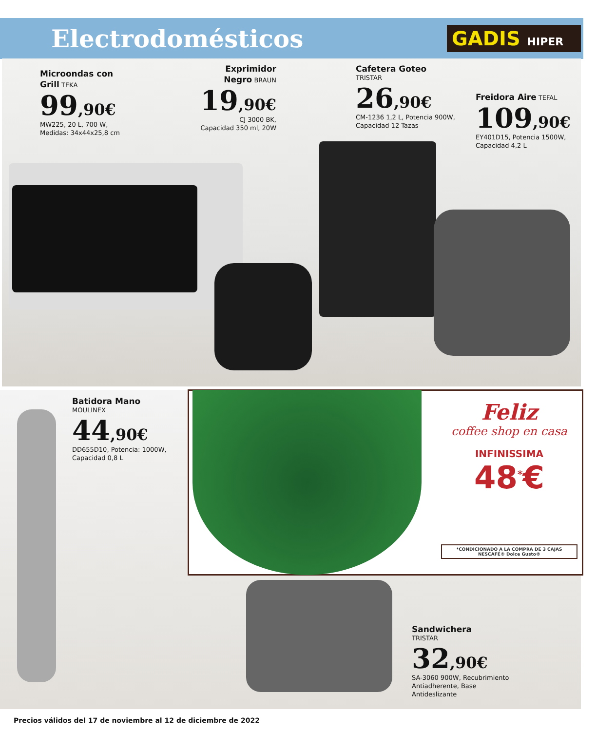Electrodomésticos GADIS HIPER
Microondas con
Grill TEKA
99,90€
MW225, 20 L, 700 W,
Medidas: 34x44x25,8 cm
Exprimidor
Negro BRAUN
19,90€
CJ 3000 BK,
Capacidad 350 ml, 20W
Cafetera Goteo
TRISTAR
26,90€
CM-1236 1,2 L, Potencia 900W,
Capacidad 12 Tazas
Freidora Aire TEFAL
109,90€
EY401D15, Potencia 1500W,
Capacidad 4,2 L
Batidora Mano
MOULINEX
44,90€
DD655D10, Potencia: 1000W,
Capacidad 0,8 L
Feliz
coffee shop en casa
INFINISSIMA
48<sup>*</sup>€
*CONDICIONADO A LA COMPRA DE 3 CAJAS NESCAFÉ® Dolce Gusto®
Sandwichera
TRISTAR
32,90€
SA-3060 900W, Recubrimiento
Antiadherente, Base
Antideslizante
Precios válidos del 17 de noviembre al 12 de diciembre de 2022